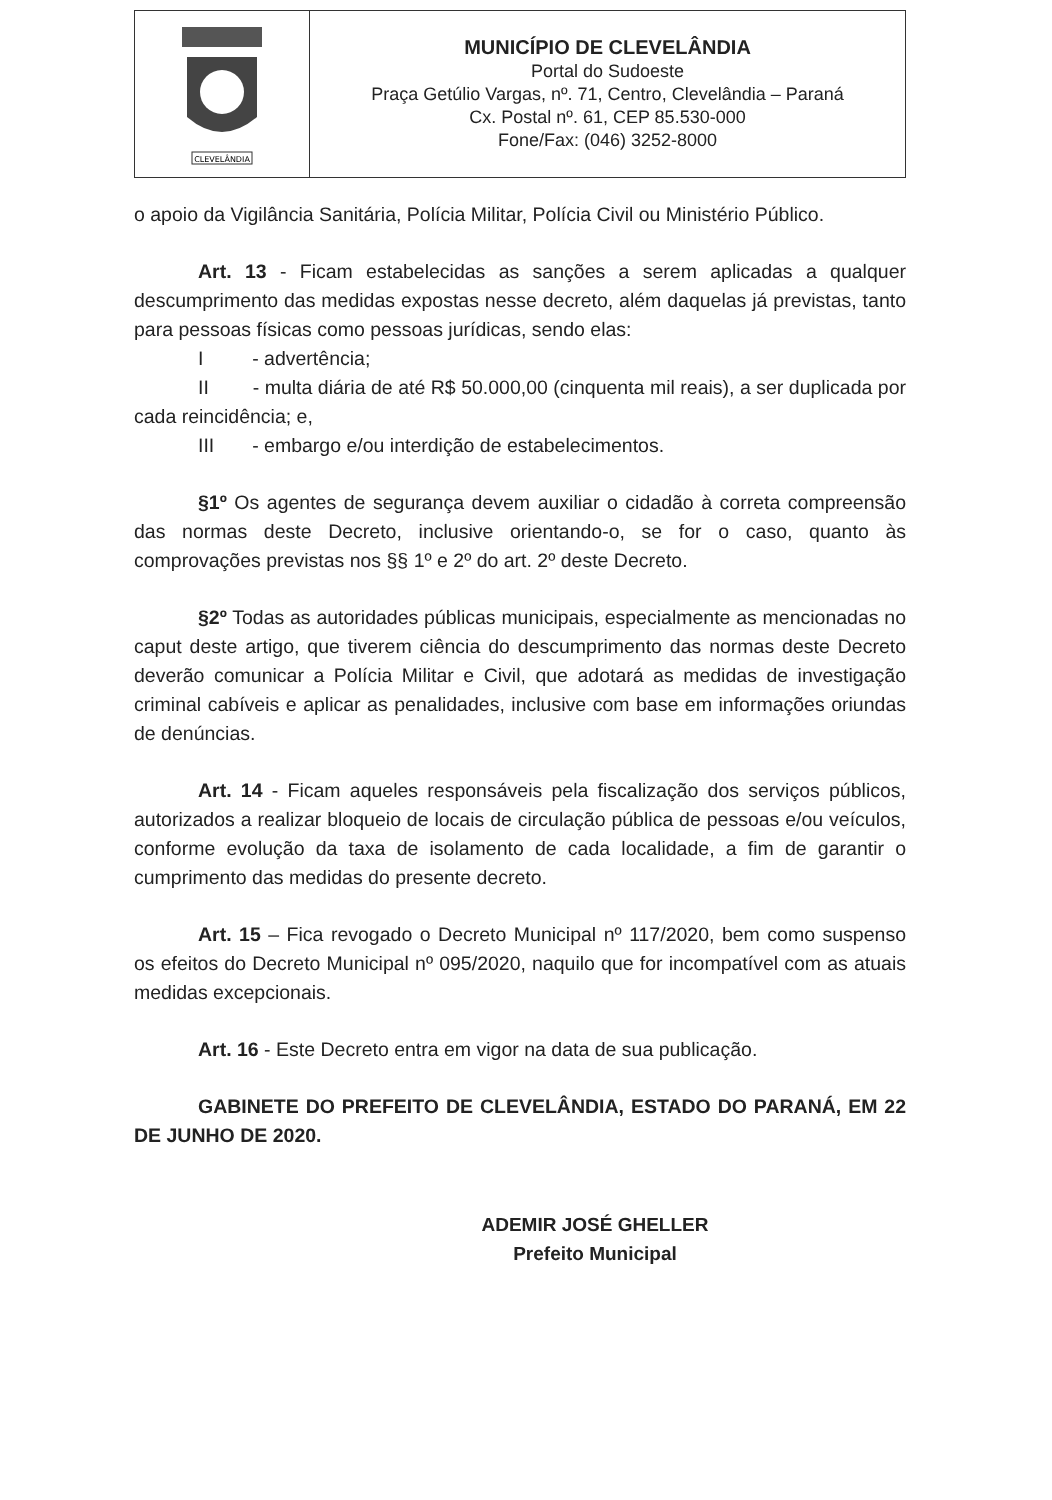| CLEVELÂNDIA | MUNICÍPIO DE CLEVELÂNDIA Portal do Sudoeste Praça Getúlio Vargas, nº. 71, Centro, Clevelândia – Paraná Cx. Postal nº. 61, CEP 85.530-000 Fone/Fax: (046) 3252-8000 |
o apoio da Vigilância Sanitária, Polícia Militar, Polícia Civil ou Ministério Público.
Art. 13 - Ficam estabelecidas as sanções a serem aplicadas a qualquer descumprimento das medidas expostas nesse decreto, além daquelas já previstas, tanto para pessoas físicas como pessoas jurídicas, sendo elas:
I - advertência;
II - multa diária de até R$ 50.000,00 (cinquenta mil reais), a ser duplicada por cada reincidência; e,
III - embargo e/ou interdição de estabelecimentos.
§1º Os agentes de segurança devem auxiliar o cidadão à correta compreensão das normas deste Decreto, inclusive orientando-o, se for o caso, quanto às comprovações previstas nos §§ 1º e 2º do art. 2º deste Decreto.
§2º Todas as autoridades públicas municipais, especialmente as mencionadas no caput deste artigo, que tiverem ciência do descumprimento das normas deste Decreto deverão comunicar a Polícia Militar e Civil, que adotará as medidas de investigação criminal cabíveis e aplicar as penalidades, inclusive com base em informações oriundas de denúncias.
Art. 14 - Ficam aqueles responsáveis pela fiscalização dos serviços públicos, autorizados a realizar bloqueio de locais de circulação pública de pessoas e/ou veículos, conforme evolução da taxa de isolamento de cada localidade, a fim de garantir o cumprimento das medidas do presente decreto.
Art. 15 – Fica revogado o Decreto Municipal nº 117/2020, bem como suspenso os efeitos do Decreto Municipal nº 095/2020, naquilo que for incompatível com as atuais medidas excepcionais.
Art. 16 - Este Decreto entra em vigor na data de sua publicação.
GABINETE DO PREFEITO DE CLEVELÂNDIA, ESTADO DO PARANÁ, EM 22 DE JUNHO DE 2020.
ADEMIR JOSÉ GHELLER
Prefeito Municipal